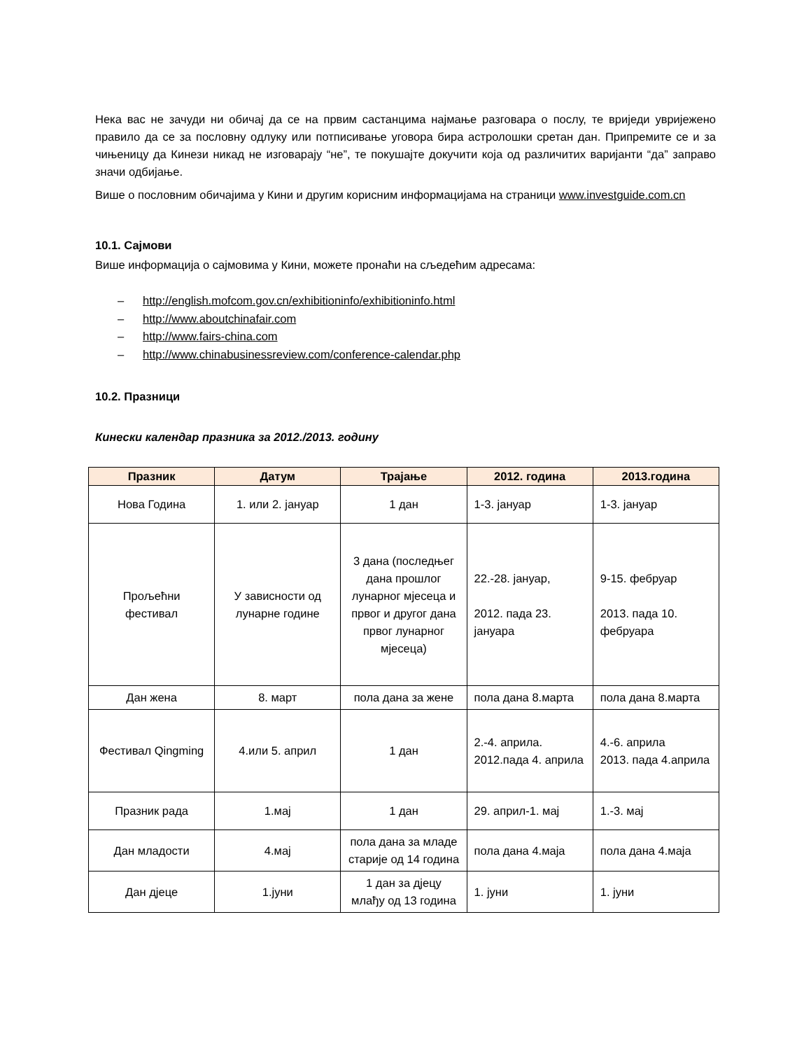Нека вас не зачуди ни обичај да се на првим састанцима најмање разговара о послу, те вриједи увријежено правило да се за пословну одлуку или потписивање уговора бира астролошки сретан дан. Припремите се и за чињеницу да Кинези никад не изговарају “не”, те покушајте докучити која од различитих варијанти “да” заправо значи одбијање.
Више о пословним обичајима у Кини и другим корисним информацијама на страници www.investguide.com.cn
10.1. Сајмови
Више информација о сајмовима у Кини, можете пронаћи на сљедећим адресама:
– http://english.mofcom.gov.cn/exhibitioninfo/exhibitioninfo.html
– http://www.aboutchinafair.com
– http://www.fairs-china.com
– http://www.chinabusinessreview.com/conference-calendar.php
10.2. Празници
Кинески календар празника за 2012./2013. годину
| Празник | Датум | Трајање | 2012. година | 2013.година |
| --- | --- | --- | --- | --- |
| Нова Година | 1. или 2. јануар | 1 дан | 1-3. јануар | 1-3. јануар |
| Прољећни фестивал | У зависности од лунарне године | 3 дана (последњег дана прошлог лунарног мјесеца и првог и другог дана првог лунарног мјесеца) | 22.-28. јануар, 2012. пада 23. јануара | 9-15. фебруар 2013. пада 10. фебруара |
| Дан жена | 8. март | пола дана за жене | пола дана 8.марта | пола дана 8.марта |
| Фестивал Qingming | 4.или 5. април | 1 дан | 2.-4. априла. 2012.пада 4. априла | 4.-6. априла 2013. пада 4.априла |
| Празник рада | 1.мај | 1 дан | 29. април-1. мај | 1.-3. мај |
| Дан младости | 4.мај | пола дана за младе старије од 14 година | пола дана 4.маја | пола дана 4.маја |
| Дан дјеце | 1.јуни | 1 дан за дјецу млађу од 13 година | 1. јуни | 1. јуни |